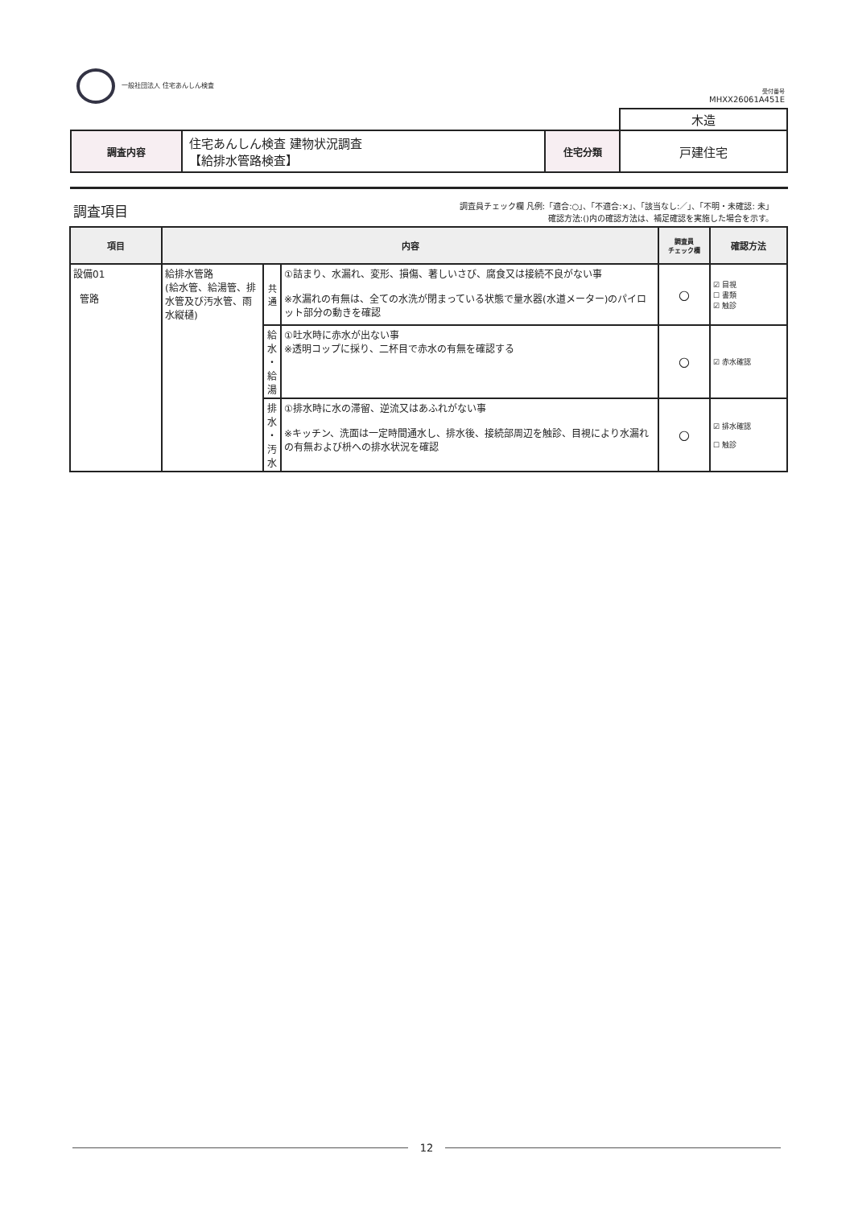一般社団法人 住宅あんしん検査
受付番号
MHXX26061A451E
| | | | 木造 |
| 調査内容 | 住宅あんしん検査 建物状況調査 【給排水管路検査】 | 住宅分類 | 戸建住宅 |
調査項目
調査員チェック欄 凡例:「適合:○」、「不適合:×」、「該当なし:／」、「不明・未確認: 未」
確認方法:()内の確認方法は、補足確認を実施した場合を示す。
| 項目 | 内容 | | | 調査員 チェック欄 | 確認方法 |
| --- | --- | --- | --- | --- | --- |
| 設備01 管路 | 給排水管路 (給水管、給湯管、排水管及び汚水管、雨水縦樋) | 共 通 | ①詰まり、水漏れ、変形、損傷、著しいさび、腐食又は接続不良がない事 ※水漏れの有無は、全ての水洗が閉まっている状態で量水器(水道メーター)のパイロット部分の動きを確認 | ○ | ☑ 目視 ☐ 書類 ☑ 触診 |
| | | 給 水 ・ 給 湯 | ①吐水時に赤水が出ない事 ※透明コップに採り、二杯目で赤水の有無を確認する | ○ | ☑ 赤水確認 |
| | | 排 水 ・ 汚 水 | ①排水時に水の滞留、逆流又はあふれがない事 ※キッチン、洗面は一定時間通水し、排水後、接続部周辺を触診、目視により水漏れの有無および枡への排水状況を確認 | ○ | ☑ 排水確認 ☐ 触診 |
12